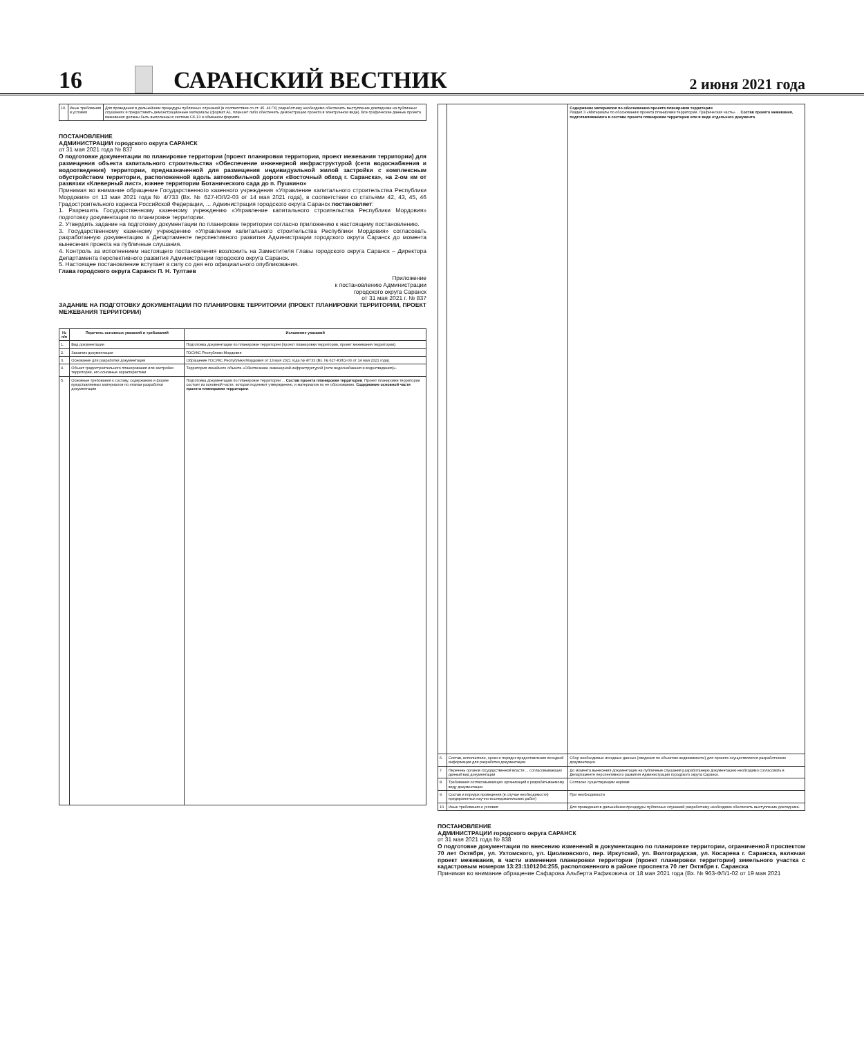16
САРАНСКИЙ ВЕСТНИК
2 июня 2021 года
| 10. | Иные требования и условия | Для проведения в дальнейшем процедуры публичных слушаний (в соответствии со ст. 45, 46 ГК) разработчику необходимо обеспечить выступление докладчика на публичных слушаниях и предоставить демонстрационные материалы (формат А1, планшет либо обеспечить демонстрацию проекта в электронном виде). Все графические данные проекта межевания должны быть выполнены в системе СК-13 и обменном формате. |
ПОСТАНОВЛЕНИЕ
АДМИНИСТРАЦИИ городского округа САРАНСК
от 31 мая 2021 года № 837
О подготовке документации по планировке территории (проект планировки территории, проект межевания территории) для размещения объекта капитального строительства «Обеспечение инженерной инфраструктурой (сети водоснабжения и водоотведения) территории, предназначенной для размещения индивидуальной жилой застройки с комплексным обустройством территории, расположенной вдоль автомобильной дороги «Восточный обход г. Саранска», на 2-ом км от развязки «Клеверный лист», южнее территории Ботанического сада до п. Пушкино»
Принимая во внимание обращение Государственного казенного учреждения «Управление капитального строительства Республики Мордовия» от 13 мая 2021 года № 4/733 (Вх. № 627-ЮЛ/2-03 от 14 мая 2021 года), в соответствии со статьями 42, 43, 45, 46 Градостроительного кодекса Российской Федерации, ... Администрация городского округа Саранск постановляет:
1. Разрешить Государственному казенному учреждению «Управление капитального строительства Республики Мордовия» подготовку документации по планировке территории.
2. Утвердить задание на подготовку документации по планировке территории согласно приложению к настоящему постановлению.
3. Государственному казенному учреждению «Управление капитального строительства Республики Мордовия» согласовать разработанную документацию в Департаменте перспективного развития Администрации городского округа Саранск до момента вынесения проекта на публичные слушания.
4. Контроль за исполнением настоящего постановления возложить на Заместителя Главы городского округа Саранск – Директора Департамента перспективного развития Администрации городского округа Саранск.
5. Настоящее постановление вступает в силу со дня его официального опубликования.
Глава городского округа Саранск П. Н. Тултаев
Приложение
к постановлению Администрации
городского округа Саранск
от 31 мая 2021 г. № 837
ЗАДАНИЕ НА ПОДГОТОВКУ ДОКУМЕНТАЦИИ ПО ПЛАНИРОВКЕ ТЕРРИТОРИИ (ПРОЕКТ ПЛАНИРОВКИ ТЕРРИТОРИИ, ПРОЕКТ МЕЖЕВАНИЯ ТЕРРИТОРИИ)
| № п/п | Перечень основных указаний и требований | Изложение указаний |
| --- | --- | --- |
| 1. | Вид документации | Подготовка документации по планировке территории (проект планировки территории, проект межевания территории). |
| 2. | Заказчик документации | ГОСУКС Республики Мордовия |
| 3. | Основание для разработки документации | Обращение ГОСУКС Республики Мордовия от 13 мая 2021 года № 4/733 (Вх. № 627-ЮЛ/2-03 от 14 мая 2021 года). |
| 4. | Объект градостроительного планирования или застройки территории, его основные характеристики | Территория линейного объекта «Обеспечение инженерной инфраструктурой (сети водоснабжения и водоотведения)». |
| 5. | Основные требования к составу, содержанию и форме представляемых материалов по этапам разработки документации | Подготовка документации по планировке территории ... Состав проекта планировки территории . Проект планировки территории состоит из основной части, которая подлежит утверждению, и материалов по ее обоснованию. Содержание основной части проекта планировки территории . |
| | | Содержание материалов по обоснованию проекта планировки территории Раздел 3 «Материалы по обоснованию проекта планировки территории. Графическая часть» ... Состав проекта межевания, подготавливаемого в составе проекта планировки территории или в виде отдельного документа . |
| 6. | Состав, исполнители, сроки и порядок предоставления исходной информации для разработки документации | Сбор необходимых исходных данных (сведения по объектам недвижимости) для проекта осуществляется разработчиком документации. |
| 7. | Перечень органов государственной власти ... согласовывающих данный вид документации | До момента вынесения документации на публичные слушания разработанную документацию необходимо согласовать в Департаменте перспективного развития Администрации городского округа Саранск. |
| 8. | Требования согласовывающих организаций к разрабатываемому виду документации | Согласно существующим нормам |
| 9. | Состав и порядок проведения (в случае необходимости) предпроектных научно-исследовательских работ) | При необходимости |
| 10. | Иные требования и условия | Для проведения в дальнейшем процедуры публичных слушаний разработчику необходимо обеспечить выступление докладчика. |
ПОСТАНОВЛЕНИЕ
АДМИНИСТРАЦИИ городского округа САРАНСК
от 31 мая 2021 года № 838
О подготовке документации по внесению изменений в документацию по планировке территории, ограниченной проспектом 70 лет Октября, ул. Ухтомского, ул. Циолковского, пер. Иркутский, ул. Волгоградская, ул. Косарева г. Саранска, включая проект межевания, в части изменения планировки территории (проект планировки территории) земельного участка с кадастровым номером 13:23:1101204:255, расположенного в районе проспекта 70 лет Октября г. Саранска
Принимая во внимание обращение Сафарова Альберта Рафиковича от 18 мая 2021 года (Вх. № 963-ФЛ/1-02 от 19 мая 2021